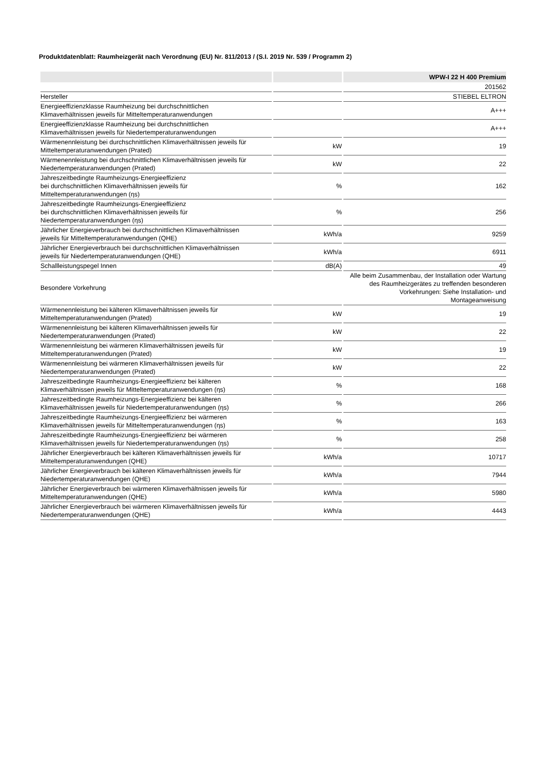Produktdatenblatt: Raumheizgerät nach Verordnung (EU) Nr. 811/2013 / (S.I. 2019 Nr. 539 / Programm 2)
| | | WPW-I 22 H 400 Premium |
| --- | --- | --- |
| | | 201562 |
| Hersteller | | STIEBEL ELTRON |
| Energieeffizienzklasse Raumheizung bei durchschnittlichen Klimaverhältnissen jeweils für Mitteltemperaturanwendungen | | A+++ |
| Energieeffizienzklasse Raumheizung bei durchschnittlichen Klimaverhältnissen jeweils für Niedertemperaturanwendungen | | A+++ |
| Wärmenennleistung bei durchschnittlichen Klimaverhältnissen jeweils für Mitteltemperaturanwendungen (Prated) | kW | 19 |
| Wärmenennleistung bei durchschnittlichen Klimaverhältnissen jeweils für Niedertemperaturanwendungen (Prated) | kW | 22 |
| Jahreszeitbedingte Raumheizungs-Energieeffizienz bei durchschnittlichen Klimaverhältnissen jeweils für Mitteltemperaturanwendungen (ηs) | % | 162 |
| Jahreszeitbedingte Raumheizungs-Energieeffizienz bei durchschnittlichen Klimaverhältnissen jeweils für Niedertemperaturanwendungen (ηs) | % | 256 |
| Jährlicher Energieverbrauch bei durchschnittlichen Klimaverhältnissen jeweils für Mitteltemperaturanwendungen (QHE) | kWh/a | 9259 |
| Jährlicher Energieverbrauch bei durchschnittlichen Klimaverhältnissen jeweils für Niedertemperaturanwendungen (QHE) | kWh/a | 6911 |
| Schallleistungspegel Innen | dB(A) | 49 |
| Besondere Vorkehrung | | Alle beim Zusammenbau, der Installation oder Wartung des Raumheizgerätes zu treffenden besonderen Vorkehrungen: Siehe Installation- und Montageanweisung |
| Wärmenennleistung bei kälteren Klimaverhältnissen jeweils für Mitteltemperaturanwendungen (Prated) | kW | 19 |
| Wärmenennleistung bei kälteren Klimaverhältnissen jeweils für Niedertemperaturanwendungen (Prated) | kW | 22 |
| Wärmenennleistung bei wärmeren Klimaverhältnissen jeweils für Mitteltemperaturanwendungen (Prated) | kW | 19 |
| Wärmenennleistung bei wärmeren Klimaverhältnissen jeweils für Niedertemperaturanwendungen (Prated) | kW | 22 |
| Jahreszeitbedingte Raumheizungs-Energieeffizienz bei kälteren Klimaverhältnissen jeweils für Mitteltemperaturanwendungen (ηs) | % | 168 |
| Jahreszeitbedingte Raumheizungs-Energieeffizienz bei kälteren Klimaverhältnissen jeweils für Niedertemperaturanwendungen (ηs) | % | 266 |
| Jahreszeitbedingte Raumheizungs-Energieeffizienz bei wärmeren Klimaverhältnissen jeweils für Mitteltemperaturanwendungen (ηs) | % | 163 |
| Jahreszeitbedingte Raumheizungs-Energieeffizienz bei wärmeren Klimaverhältnissen jeweils für Niedertemperaturanwendungen (ηs) | % | 258 |
| Jährlicher Energieverbrauch bei kälteren Klimaverhältnissen jeweils für Mitteltemperaturanwendungen (QHE) | kWh/a | 10717 |
| Jährlicher Energieverbrauch bei kälteren Klimaverhältnissen jeweils für Niedertemperaturanwendungen (QHE) | kWh/a | 7944 |
| Jährlicher Energieverbrauch bei wärmeren Klimaverhältnissen jeweils für Mitteltemperaturanwendungen (QHE) | kWh/a | 5980 |
| Jährlicher Energieverbrauch bei wärmeren Klimaverhältnissen jeweils für Niedertemperaturanwendungen (QHE) | kWh/a | 4443 |